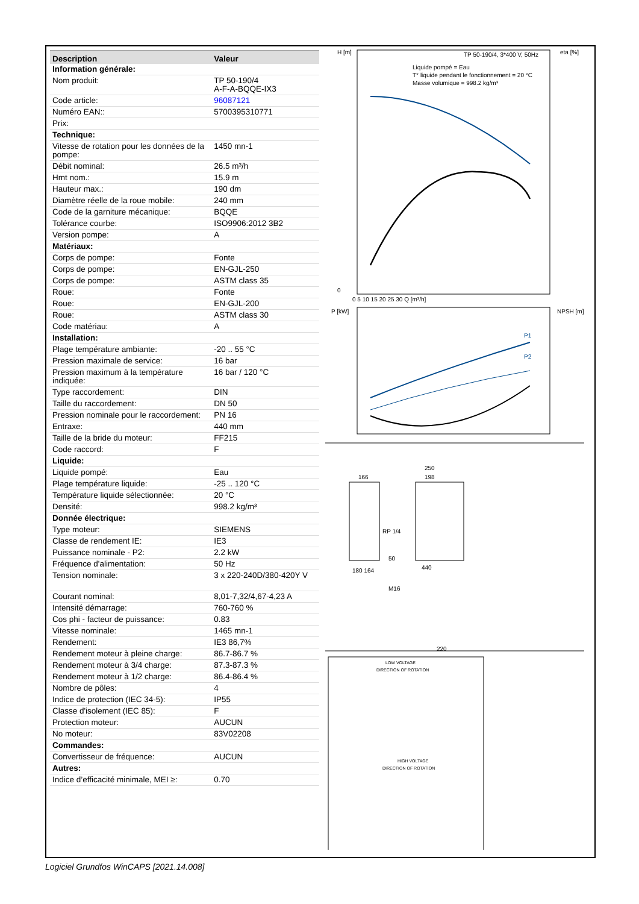| Description | Valeur |
| --- | --- |
| Information générale: | |
| Nom produit: | TP 50-190/4 A-F-A-BQQE-IX3 |
| Code article: | 96087121 |
| Numéro EAN:: | 5700395310771 |
| Prix: | |
| Technique: | |
| Vitesse de rotation pour les données de la pompe: | 1450 mn-1 |
| Débit nominal: | 26.5 m³/h |
| Hmt nom.: | 15.9 m |
| Hauteur max.: | 190 dm |
| Diamètre réelle de la roue mobile: | 240 mm |
| Code de la garniture mécanique: | BQQE |
| Tolérance courbe: | ISO9906:2012 3B2 |
| Version pompe: | A |
| Matériaux: | |
| Corps de pompe: | Fonte |
| Corps de pompe: | EN-GJL-250 |
| Corps de pompe: | ASTM class 35 |
| Roue: | Fonte |
| Roue: | EN-GJL-200 |
| Roue: | ASTM class 30 |
| Code matériau: | A |
| Installation: | |
| Plage température ambiante: | -20 .. 55 °C |
| Pression maximale de service: | 16 bar |
| Pression maximum à la température indiquée: | 16 bar / 120 °C |
| Type raccordement: | DIN |
| Taille du raccordement: | DN 50 |
| Pression nominale pour le raccordement: | PN 16 |
| Entraxe: | 440 mm |
| Taille de la bride du moteur: | FF215 |
| Code raccord: | F |
| Liquide: | |
| Liquide pompé: | Eau |
| Plage température liquide: | -25 .. 120 °C |
| Température liquide sélectionnée: | 20 °C |
| Densité: | 998.2 kg/m³ |
| Donnée électrique: | |
| Type moteur: | SIEMENS |
| Classe de rendement IE: | IE3 |
| Puissance nominale - P2: | 2.2 kW |
| Fréquence d'alimentation: | 50 Hz |
| Tension nominale: | 3 x 220-240D/380-420Y V |
| Courant nominal: | 8,01-7,32/4,67-4,23 A |
| Intensité démarrage: | 760-760 % |
| Cos phi - facteur de puissance: | 0.83 |
| Vitesse nominale: | 1465 mn-1 |
| Rendement: | IE3 86,7% |
| Rendement moteur à pleine charge: | 86.7-86.7 % |
| Rendement moteur à 3/4 charge: | 87.3-87.3 % |
| Rendement moteur à 1/2 charge: | 86.4-86.4 % |
| Nombre de pôles: | 4 |
| Indice de protection (IEC 34-5): | IP55 |
| Classe d'isolement (IEC 85): | F |
| Protection moteur: | AUCUN |
| No moteur: | 83V02208 |
| Commandes: | |
| Convertisseur de fréquence: | AUCUN |
| Autres: | |
| Indice d’efficacité minimale, MEI ≥: | 0.70 |
H [m]
eta [%]
TP 50-190/4, 3*400 V, 50Hz
Liquide pompé = Eau
T° liquide pendant le fonctionnement = 20 °C
Masse volumique = 998.2 kg/m³
0
0 5 10 15 20 25 30 Q [m³/h]
P [kW]
NPSH [m]
P1
P2
166
250
198
RP 1/4
50
440
180 164
M16
220
LOW VOLTAGE
DIRECTION OF ROTATION
HIGH VOLTAGE
DIRECTION OF ROTATION
Logiciel Grundfos WinCAPS [2021.14.008]